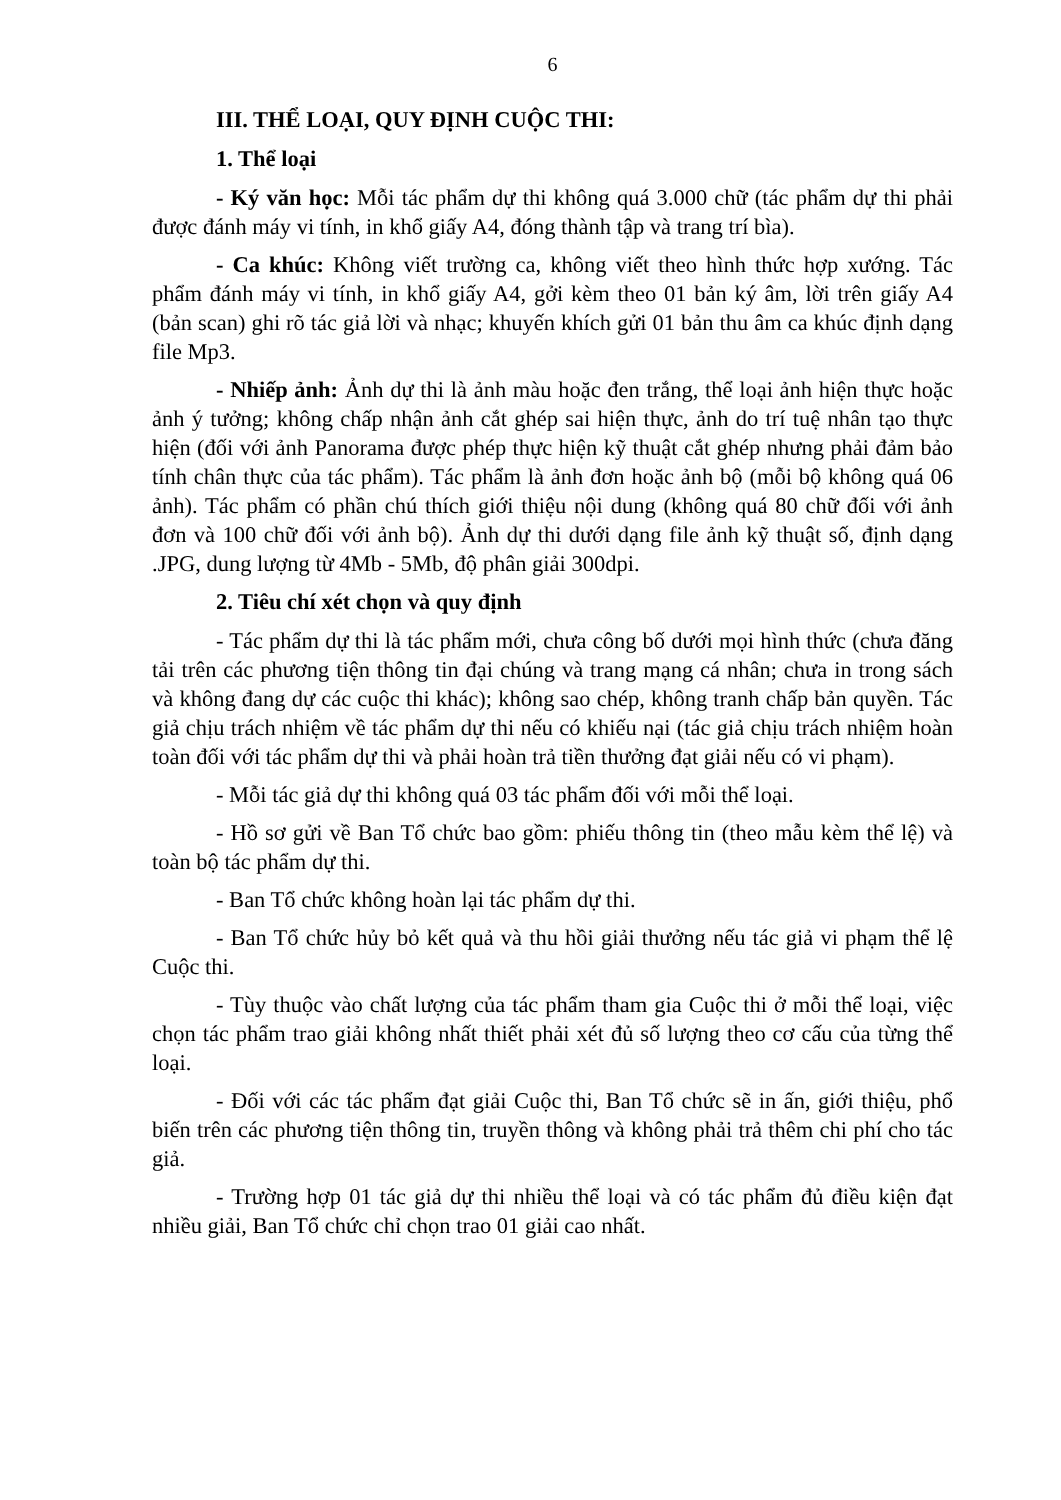6
III. THỂ LOẠI, QUY ĐỊNH CUỘC THI:
1. Thể loại
- Ký văn học: Mỗi tác phẩm dự thi không quá 3.000 chữ (tác phẩm dự thi phải được đánh máy vi tính, in khổ giấy A4, đóng thành tập và trang trí bìa).
- Ca khúc: Không viết trường ca, không viết theo hình thức hợp xướng. Tác phẩm đánh máy vi tính, in khổ giấy A4, gởi kèm theo 01 bản ký âm, lời trên giấy A4 (bản scan) ghi rõ tác giả lời và nhạc; khuyến khích gửi 01 bản thu âm ca khúc định dạng file Mp3.
- Nhiếp ảnh: Ảnh dự thi là ảnh màu hoặc đen trắng, thể loại ảnh hiện thực hoặc ảnh ý tưởng; không chấp nhận ảnh cắt ghép sai hiện thực, ảnh do trí tuệ nhân tạo thực hiện (đối với ảnh Panorama được phép thực hiện kỹ thuật cắt ghép nhưng phải đảm bảo tính chân thực của tác phẩm). Tác phẩm là ảnh đơn hoặc ảnh bộ (mỗi bộ không quá 06 ảnh). Tác phẩm có phần chú thích giới thiệu nội dung (không quá 80 chữ đối với ảnh đơn và 100 chữ đối với ảnh bộ). Ảnh dự thi dưới dạng file ảnh kỹ thuật số, định dạng .JPG, dung lượng từ 4Mb - 5Mb, độ phân giải 300dpi.
2. Tiêu chí xét chọn và quy định
- Tác phẩm dự thi là tác phẩm mới, chưa công bố dưới mọi hình thức (chưa đăng tải trên các phương tiện thông tin đại chúng và trang mạng cá nhân; chưa in trong sách và không đang dự các cuộc thi khác); không sao chép, không tranh chấp bản quyền. Tác giả chịu trách nhiệm về tác phẩm dự thi nếu có khiếu nại (tác giả chịu trách nhiệm hoàn toàn đối với tác phẩm dự thi và phải hoàn trả tiền thưởng đạt giải nếu có vi phạm).
- Mỗi tác giả dự thi không quá 03 tác phẩm đối với mỗi thể loại.
- Hồ sơ gửi về Ban Tổ chức bao gồm: phiếu thông tin (theo mẫu kèm thể lệ) và toàn bộ tác phẩm dự thi.
- Ban Tổ chức không hoàn lại tác phẩm dự thi.
- Ban Tổ chức hủy bỏ kết quả và thu hồi giải thưởng nếu tác giả vi phạm thể lệ Cuộc thi.
- Tùy thuộc vào chất lượng của tác phẩm tham gia Cuộc thi ở mỗi thể loại, việc chọn tác phẩm trao giải không nhất thiết phải xét đủ số lượng theo cơ cấu của từng thể loại.
- Đối với các tác phẩm đạt giải Cuộc thi, Ban Tổ chức sẽ in ấn, giới thiệu, phổ biến trên các phương tiện thông tin, truyền thông và không phải trả thêm chi phí cho tác giả.
- Trường hợp 01 tác giả dự thi nhiều thể loại và có tác phẩm đủ điều kiện đạt nhiều giải, Ban Tổ chức chỉ chọn trao 01 giải cao nhất.